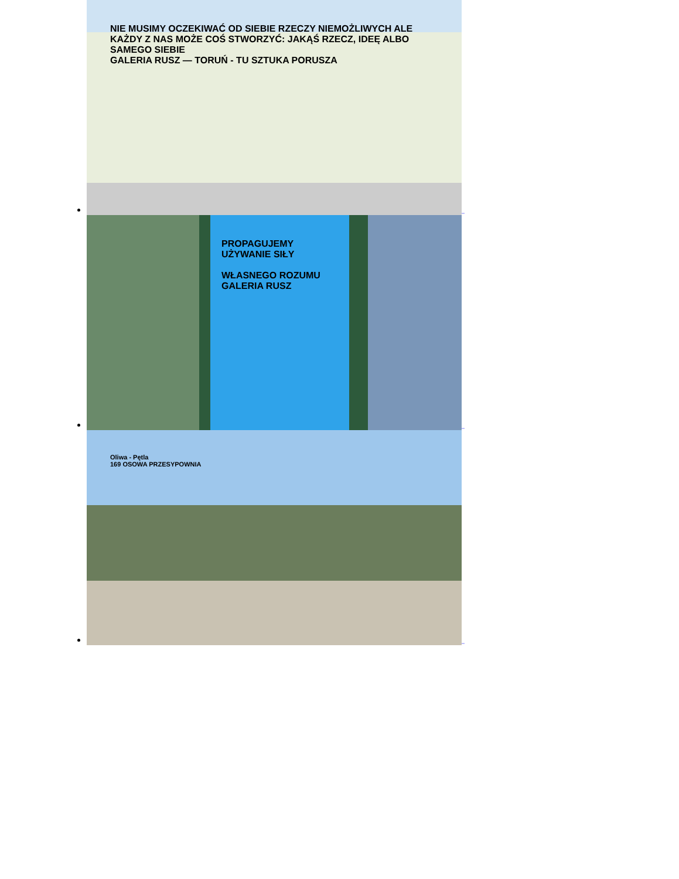NIE MUSIMY OCZEKIWAĆ OD SIEBIE RZECZY NIEMOŻLIWYCH ALE KAŻDY Z NAS MOŻE COŚ STWORZYĆ: JAKĄŚ RZECZ, IDEĘ ALBO SAMEGO SIEBIE
GALERIA RUSZ — TORUŃ - TU SZTUKA PORUSZA
_
PROPAGUJEMY UŻYWANIE SIŁY
WŁASNEGO ROZUMU
GALERIA RUSZ
_
Oliwa - Pętla
169 OSOWA PRZESYPOWNIA
_